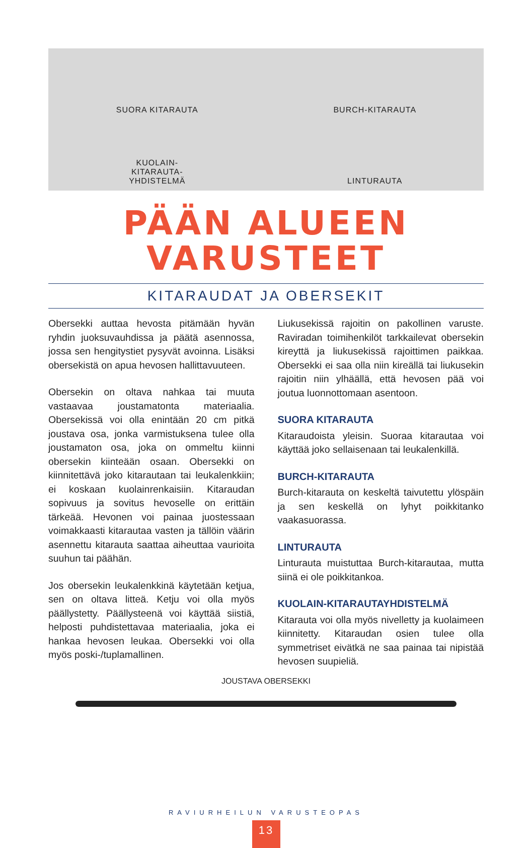SUORA KITARAUTA
BURCH-KITARAUTA
KUOLAIN-
KITARAUTA-
YHDISTELMÄ
LINTURAUTA
PÄÄN ALUEEN
VARUSTEET
KITARAUDAT JA OBERSEKIT
Obersekki auttaa hevosta pitämään hyvän ryhdin juoksuvauhdissa ja päätä asennossa, jossa sen hengitystiet pysyvät avoinna. Lisäksi obersekistä on apua hevosen hallittavuuteen.
Obersekin on oltava nahkaa tai muuta vastaavaa joustamatonta materiaalia. Obersekissä voi olla enintään 20 cm pitkä joustava osa, jonka varmistuksena tulee olla joustamaton osa, joka on ommeltu kiinni obersekin kiinteään osaan. Obersekki on kiinnitettävä joko kitarautaan tai leukalenkkiin; ei koskaan kuolainrenkaisiin. Kitaraudan sopivuus ja sovitus hevoselle on erittäin tärkeää. Hevonen voi painaa juostessaan voimakkaasti kitarautaa vasten ja tällöin väärin asennettu kitarauta saattaa aiheuttaa vaurioita suuhun tai päähän.
Jos obersekin leukalenkkinä käytetään ketjua, sen on oltava litteä. Ketju voi olla myös päällystetty. Päällysteenä voi käyttää siistiä, helposti puhdistettavaa materiaalia, joka ei hankaa hevosen leukaa. Obersekki voi olla myös poski-/tuplamallinen.
Liukusekissä rajoitin on pakollinen varuste. Raviradan toimihenkilöt tarkkailevat obersekin kireyttä ja liukusekissä rajoittimen paikkaa. Obersekki ei saa olla niin kireällä tai liukusekin rajoitin niin ylhäällä, että hevosen pää voi joutua luonnottomaan asentoon.
SUORA KITARAUTA
Kitaraudoista yleisin. Suoraa kitarautaa voi käyttää joko sellaisenaan tai leukalenkillä.
BURCH-KITARAUTA
Burch-kitarauta on keskeltä taivutettu ylöspäin ja sen keskellä on lyhyt poikkitanko vaakasuorassa.
LINTURAUTA
Linturauta muistuttaa Burch-kitarautaa, mutta siinä ei ole poikkitankoa.
KUOLAIN-KITARAUTAYHDISTELMÄ
Kitarauta voi olla myös nivelletty ja kuolaimeen kiinnitetty. Kitaraudan osien tulee olla symmetriset eivätkä ne saa painaa tai nipistää hevosen suupieliä.
JOUSTAVA OBERSEKKI
RAVIURHEILUN VARUSTEOPAS
13